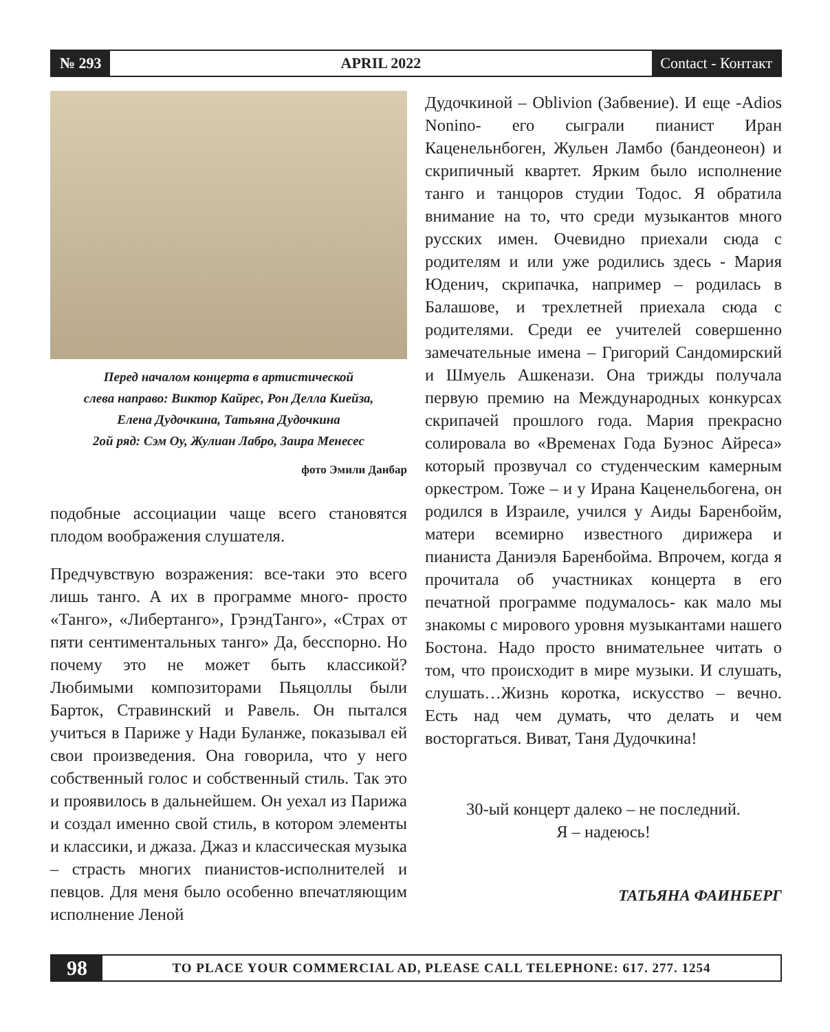№ 293
APRIL 2022
Contact - Контакт
Перед началом концерта в артистической
слева направо: Виктор Кайрес, Рон Делла Киейза,
Елена Дудочкина, Татьяна Дудочкина
2ой ряд: Сэм Оу, Жулиан Лабро, Заира Менесес
фото Эмили Данбар
подобные ассоциации чаще всего становятся плодом воображения слушателя.
Предчувствую возражения: все-таки это всего лишь танго. А их в программе много- просто «Танго», «Либертанго», ГрэндТанго», «Страх от пяти сентиментальных танго» Да, бесспорно. Но почему это не может быть классикой? Любимыми композиторами Пьяцоллы были Барток, Стравинский и Равель. Он пытался учиться в Париже у Нади Буланже, показывал ей свои произведения. Она говорила, что у него собственный голос и собственный стиль. Так это и проявилось в дальнейшем. Он уехал из Парижа и создал именно свой стиль, в котором элементы и классики, и джаза. Джаз и классическая музыка – страсть многих пианистов-исполнителей и певцов. Для меня было особенно впечатляющим исполнение Леной
Дудочкиной – Oblivion (Забвение). И еще -Adios Nonino- его сыграли пианист Иран Каценельнбоген, Жульен Ламбо (бандеонеон) и скрипичный квартет. Ярким было исполнение танго и танцоров студии Тодос. Я обратила внимание на то, что среди музыкантов много русских имен. Очевидно приехали сюда с родителям и или уже родились здесь - Мария Юденич, скрипачка, например – родилась в Балашове, и трехлетней приехала сюда с родителями. Среди ее учителей совершенно замечательные имена – Григорий Сандомирский и Шмуель Ашкенази. Она трижды получала первую премию на Международных конкурсах скрипачей прошлого года. Мария прекрасно солировала во «Временах Года Буэнос Айреса» который прозвучал со студенческим камерным оркестром. Тоже – и у Ирана Каценельбогена, он родился в Израиле, учился у Аиды Баренбойм, матери всемирно известного дирижера и пианиста Даниэля Баренбойма. Впрочем, когда я прочитала об участниках концерта в его печатной программе подумалось- как мало мы знакомы с мирового уровня музыкантами нашего Бостона. Надо просто внимательнее читать о том, что происходит в мире музыки. И слушать, слушать…Жизнь коротка, искусство – вечно. Есть над чем думать, что делать и чем восторгаться. Виват, Таня Дудочкина!
30-ый концерт далеко – не последний.
Я – надеюсь!
ТАТЬЯНА ФАИНБЕРГ
98
TO PLACE YOUR COMMERCIAL AD, PLEASE CALL TELEPHONE: 617. 277. 1254